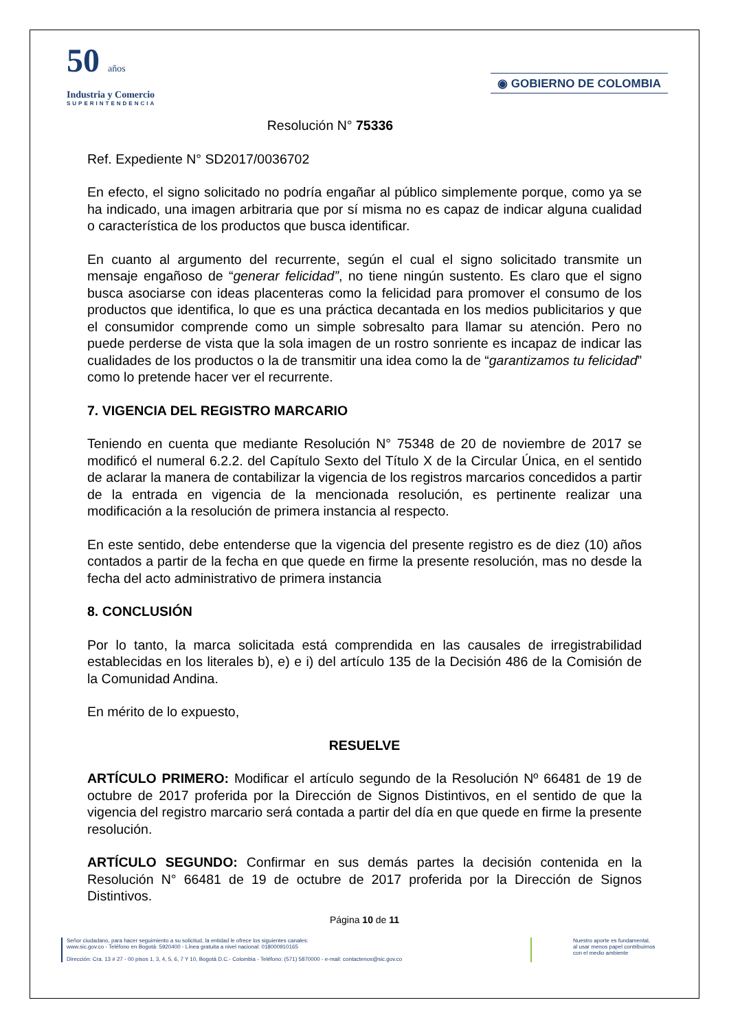50 años
Industria y Comercio
SUPERINTENDENCIA
◉ GOBIERNO DE COLOMBIA
Resolución N° 75336
Ref. Expediente N° SD2017/0036702
En efecto, el signo solicitado no podría engañar al público simplemente porque, como ya se ha indicado, una imagen arbitraria que por sí misma no es capaz de indicar alguna cualidad o característica de los productos que busca identificar.
En cuanto al argumento del recurrente, según el cual el signo solicitado transmite un mensaje engañoso de “generar felicidad”, no tiene ningún sustento. Es claro que el signo busca asociarse con ideas placenteras como la felicidad para promover el consumo de los productos que identifica, lo que es una práctica decantada en los medios publicitarios y que el consumidor comprende como un simple sobresalto para llamar su atención. Pero no puede perderse de vista que la sola imagen de un rostro sonriente es incapaz de indicar las cualidades de los productos o la de transmitir una idea como la de “garantizamos tu felicidad” como lo pretende hacer ver el recurrente.
7. VIGENCIA DEL REGISTRO MARCARIO
Teniendo en cuenta que mediante Resolución N° 75348 de 20 de noviembre de 2017 se modificó el numeral 6.2.2. del Capítulo Sexto del Título X de la Circular Única, en el sentido de aclarar la manera de contabilizar la vigencia de los registros marcarios concedidos a partir de la entrada en vigencia de la mencionada resolución, es pertinente realizar una modificación a la resolución de primera instancia al respecto.
En este sentido, debe entenderse que la vigencia del presente registro es de diez (10) años contados a partir de la fecha en que quede en firme la presente resolución, mas no desde la fecha del acto administrativo de primera instancia
8. CONCLUSIÓN
Por lo tanto, la marca solicitada está comprendida en las causales de irregistrabilidad establecidas en los literales b), e) e i) del artículo 135 de la Decisión 486 de la Comisión de la Comunidad Andina.
En mérito de lo expuesto,
RESUELVE
ARTÍCULO PRIMERO: Modificar el artículo segundo de la Resolución Nº 66481 de 19 de octubre de 2017 proferida por la Dirección de Signos Distintivos, en el sentido de que la vigencia del registro marcario será contada a partir del día en que quede en firme la presente resolución.
ARTÍCULO SEGUNDO: Confirmar en sus demás partes la decisión contenida en la Resolución N° 66481 de 19 de octubre de 2017 proferida por la Dirección de Signos Distintivos.
Página 10 de 11
Señor ciudadano, para hacer seguimiento a su solicitud, la entidad le ofrece los siguientes canales:
www.sic.gov.co - Teléfono en Bogotá: 5920400 - Línea gratuita a nivel nacional: 018000910165
Dirección: Cra. 13 # 27 - 00 pisos 1, 3, 4, 5, 6, 7 Y 10, Bogotá D.C.- Colombia - Teléfono: (571) 5870000 - e-mail: contactenos@sic.gov.co
Nuestro aporte es fundamental,
al usar menos papel contribuimos
con el medio ambiente